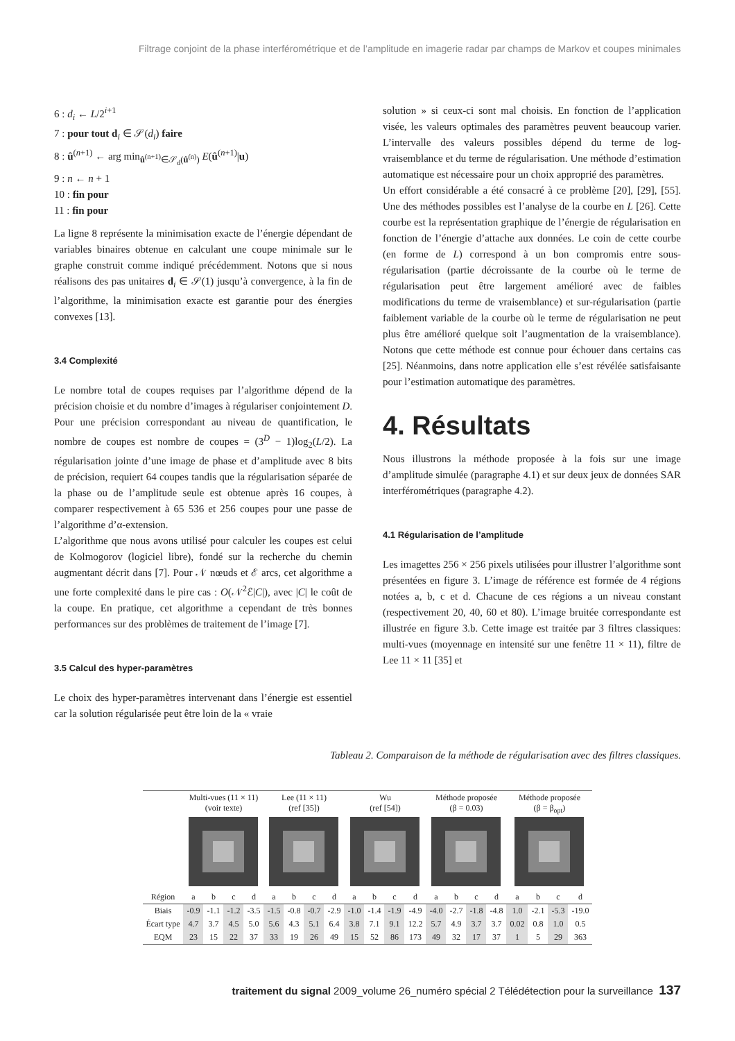Filtrage conjoint de la phase interférométrique et de l’amplitude en imagerie radar par champs de Markov et coupes minimales
6 : d<sub>i</sub> ← L/2<sup>i+1</sup>
7 : pour tout d<sub>i</sub> ∈ 𝒮(d<sub>i</sub>) faire
8 : û<sup>(n+1)</sup> ← arg min<sub>û<sup>(n+1)</sup>∈𝒮<sub>d</sub>(û<sup>(n)</sup>)</sub> E(û<sup>(n+1)</sup>|u)
9 : n ← n + 1
10 : fin pour
11 : fin pour
La ligne 8 représente la minimisation exacte de l’énergie dépendant de variables binaires obtenue en calculant une coupe minimale sur le graphe construit comme indiqué précédemment. Notons que si nous réalisons des pas unitaires d<sub>i</sub> ∈ 𝒮(1) jusqu’à convergence, à la fin de l’algorithme, la minimisation exacte est garantie pour des énergies convexes [13].
3.4 Complexité
Le nombre total de coupes requises par l’algorithme dépend de la précision choisie et du nombre d’images à régulariser conjointement D. Pour une précision correspondant au niveau de quantification, le nombre de coupes est nombre de coupes = (3<sup>D</sup> − 1)log<sub>2</sub>(L/2). La régularisation jointe d’une image de phase et d’amplitude avec 8 bits de précision, requiert 64 coupes tandis que la régularisation séparée de la phase ou de l’amplitude seule est obtenue après 16 coupes, à comparer respectivement à 65 536 et 256 coupes pour une passe de l’algorithme d’α-extension.
L’algorithme que nous avons utilisé pour calculer les coupes est celui de Kolmogorov (logiciel libre), fondé sur la recherche du chemin augmentant décrit dans [7]. Pour 𝒩 nœuds et ℰ arcs, cet algorithme a une forte complexité dans le pire cas : O(𝒩<sup>2</sup>ℰ|C|), avec |C| le coût de la coupe. En pratique, cet algorithme a cependant de très bonnes performances sur des problèmes de traitement de l’image [7].
3.5 Calcul des hyper-paramètres
Le choix des hyper-paramètres intervenant dans l’énergie est essentiel car la solution régularisée peut être loin de la « vraie
solution » si ceux-ci sont mal choisis. En fonction de l’application visée, les valeurs optimales des paramètres peuvent beaucoup varier. L’intervalle des valeurs possibles dépend du terme de log-vraisemblance et du terme de régularisation. Une méthode d’estimation automatique est nécessaire pour un choix approprié des paramètres.
Un effort considérable a été consacré à ce problème [20], [29], [55]. Une des méthodes possibles est l’analyse de la courbe en L [26]. Cette courbe est la représentation graphique de l’énergie de régularisation en fonction de l’énergie d’attache aux données. Le coin de cette courbe (en forme de L) correspond à un bon compromis entre sous-régularisation (partie décroissante de la courbe où le terme de régularisation peut être largement amélioré avec de faibles modifications du terme de vraisemblance) et sur-régularisation (partie faiblement variable de la courbe où le terme de régularisation ne peut plus être amélioré quelque soit l’augmentation de la vraisemblance). Notons que cette méthode est connue pour échouer dans certains cas [25]. Néanmoins, dans notre application elle s’est révélée satisfaisante pour l’estimation automatique des paramètres.
4. Résultats
Nous illustrons la méthode proposée à la fois sur une image d’amplitude simulée (paragraphe 4.1) et sur deux jeux de données SAR interférométriques (paragraphe 4.2).
4.1 Régularisation de l’amplitude
Les imagettes 256 × 256 pixels utilisées pour illustrer l’algorithme sont présentées en figure 3. L’image de référence est formée de 4 régions notées a, b, c et d. Chacune de ces régions a un niveau constant (respectivement 20, 40, 60 et 80). L’image bruitée correspondante est illustrée en figure 3.b. Cette image est traitée par 3 filtres classiques: multi-vues (moyennage en intensité sur une fenêtre 11 × 11), filtre de Lee 11 × 11 [35] et
Tableau 2. Comparaison de la méthode de régularisation avec des filtres classiques.
| | Multi-vues (11 × 11) (voir texte) | | | | Lee (11 × 11) (ref [35]) | | | | Wu (ref [54]) | | | | Méthode proposée (β = 0.03) | | | | Méthode proposée (β = β<sub>opt</sub>) | | | |
| --- | --- | --- | --- | --- | --- | --- | --- | --- | --- | --- | --- | --- | --- | --- | --- | --- | --- | --- | --- | --- |
| Région | a | b | c | d | a | b | c | d | a | b | c | d | a | b | c | d | a | b | c | d |
| Biais | -0.9 | -1.1 | -1.2 | -3.5 | -1.5 | -0.8 | -0.7 | -2.9 | -1.0 | -1.4 | -1.9 | -4.9 | -4.0 | -2.7 | -1.8 | -4.8 | 1.0 | -2.1 | -5.3 | -19.0 |
| Écart type | 4.7 | 3.7 | 4.5 | 5.0 | 5.6 | 4.3 | 5.1 | 6.4 | 3.8 | 7.1 | 9.1 | 12.2 | 5.7 | 4.9 | 3.7 | 3.7 | 0.02 | 0.8 | 1.0 | 0.5 |
| EQM | 23 | 15 | 22 | 37 | 33 | 19 | 26 | 49 | 15 | 52 | 86 | 173 | 49 | 32 | 17 | 37 | 1 | 5 | 29 | 363 |
traitement du signal 2009_volume 26_numéro spécial 2 Télédétection pour la surveillance 137